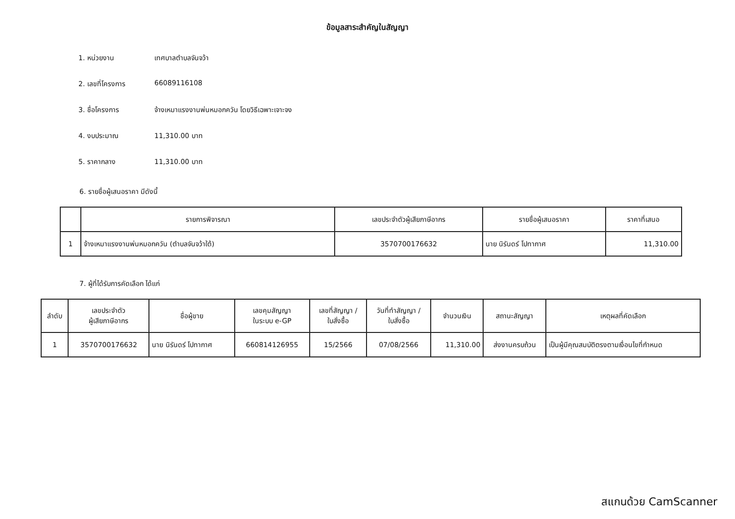ข้อมูลสาระสำคัญในสัญญา
1. หน่วยงาน เทศบาลตำบลจันจว้า
2. เลขที่โครงการ 66089116108
3. ชื่อโครงการ จ้างเหมาแรงงานพ่นหมอกควัน โดยวิธีเฉพาะเจาะจง
4. งบประมาณ 11,310.00 บาท
5. ราคากลาง 11,310.00 บาท
6. รายชื่อผู้เสนอราคา มีดังนี้
| | รายการพิจารณา | เลขประจำตัวผู้เสียภาษีอากร | รายชื่อผู้เสนอราคา | ราคาที่เสนอ |
| --- | --- | --- | --- | --- |
| 1 | จ้างเหมาแรงงานพ่นหมอกควัน (ตำบลจันจว้าใต้) | 3570700176632 | นาย นิรันดร์ โปทากาศ | 11,310.00 |
7. ผู้ที่ได้รับการคัดเลือก ได้แก่
| ลำดับ | เลขประจำตัว ผู้เสียภาษีอากร | ชื่อผู้ขาย | เลขคุมสัญญา ในระบบ e-GP | เลขที่สัญญา / ใบสั่งซื้อ | วันที่ทำสัญญา / ใบสั่งซื้อ | จำนวนเงิน | สถานะสัญญา | เหตุผลที่คัดเลือก |
| --- | --- | --- | --- | --- | --- | --- | --- | --- |
| 1 | 3570700176632 | นาย นิรันดร์ โปทากาศ | 660814126955 | 15/2566 | 07/08/2566 | 11,310.00 | ส่งงานครบถ้วน | เป็นผู้มีคุณสมบัติตรงตามเงื่อนไขที่กำหนด |
สแกนด้วย CamScanner